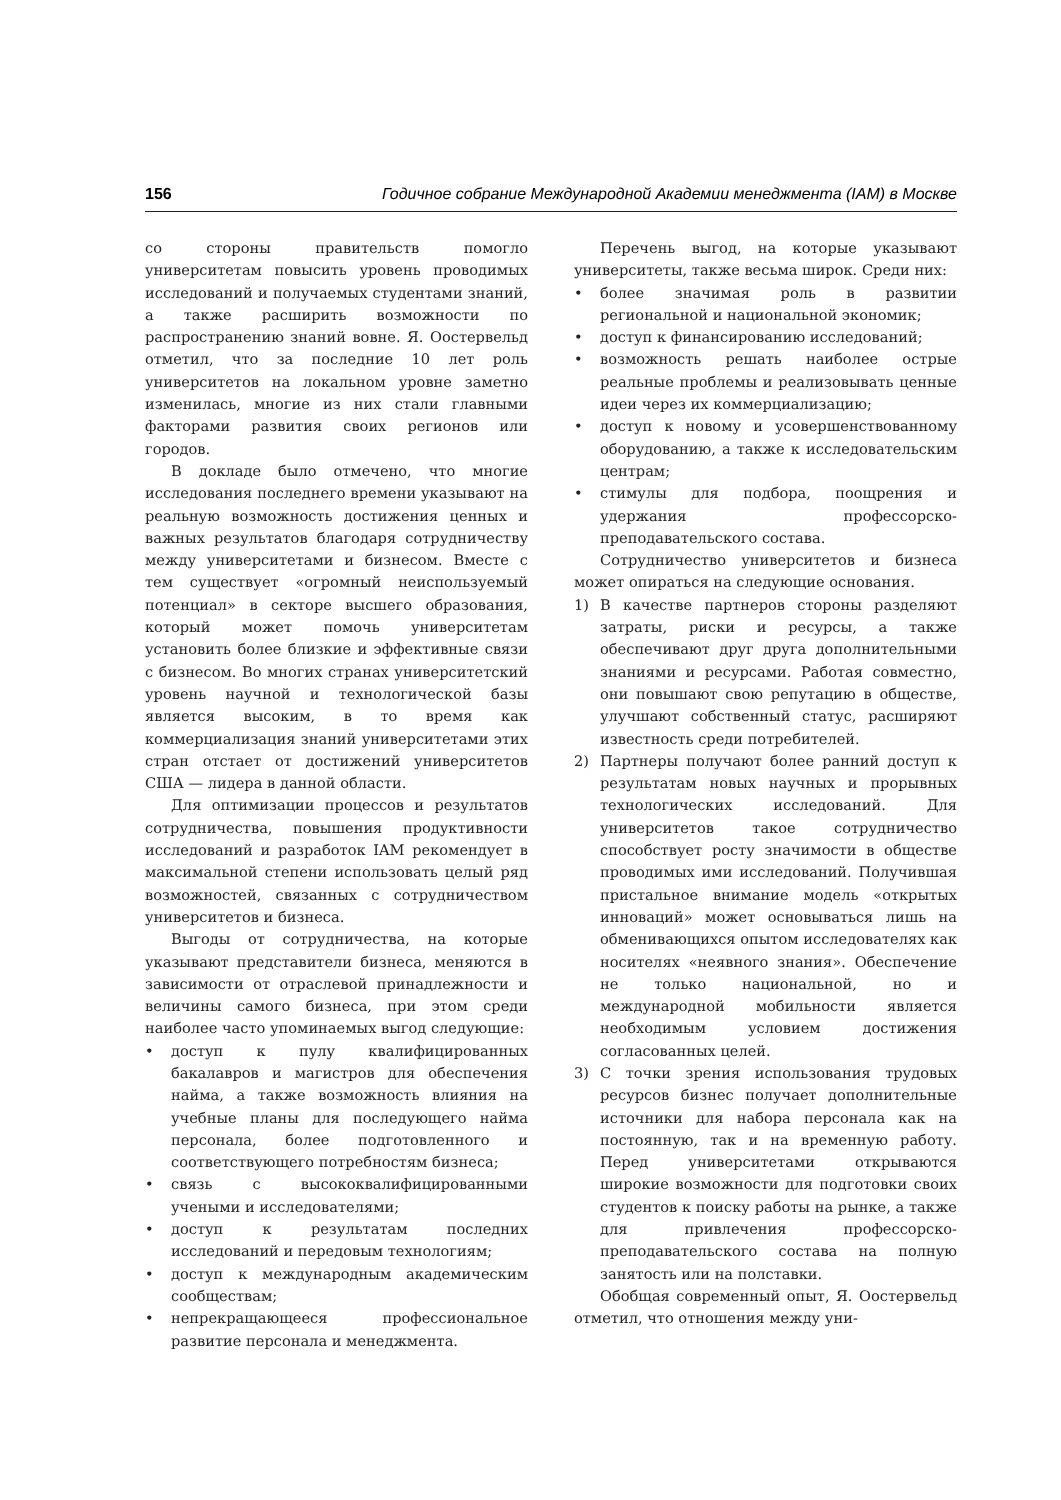156 Годичное собрание Международной Академии менеджмента (IAM) в Москве
со стороны правительств помогло университетам повысить уровень проводимых исследований и получаемых студентами знаний, а также расширить возможности по распространению знаний вовне. Я. Оостервельд отметил, что за последние 10 лет роль университетов на локальном уровне заметно изменилась, многие из них стали главными факторами развития своих регионов или городов.
В докладе было отмечено, что многие исследования последнего времени указывают на реальную возможность достижения ценных и важных результатов благодаря сотрудничеству между университетами и бизнесом. Вместе с тем существует «огромный неиспользуемый потенциал» в секторе высшего образования, который может помочь университетам установить более близкие и эффективные связи с бизнесом. Во многих странах университетский уровень научной и технологической базы является высоким, в то время как коммерциализация знаний университетами этих стран отстает от достижений университетов США — лидера в данной области.
Для оптимизации процессов и результатов сотрудничества, повышения продуктивности исследований и разработок IAM рекомендует в максимальной степени использовать целый ряд возможностей, связанных с сотрудничеством университетов и бизнеса.
Выгоды от сотрудничества, на которые указывают представители бизнеса, меняются в зависимости от отраслевой принадлежности и величины самого бизнеса, при этом среди наиболее часто упоминаемых выгод следующие:
• доступ к пулу квалифицированных бакалавров и магистров для обеспечения найма, а также возможность влияния на учебные планы для последующего найма персонала, более подготовленного и соответствующего потребностям бизнеса;
• связь с высококвалифицированными учеными и исследователями;
• доступ к результатам последних исследований и передовым технологиям;
• доступ к международным академическим сообществам;
• непрекращающееся профессиональное развитие персонала и менеджмента.
Перечень выгод, на которые указывают университеты, также весьма широк. Среди них:
• более значимая роль в развитии региональной и национальной экономик;
• доступ к финансированию исследований;
• возможность решать наиболее острые реальные проблемы и реализовывать ценные идеи через их коммерциализацию;
• доступ к новому и усовершенствованному оборудованию, а также к исследовательским центрам;
• стимулы для подбора, поощрения и удержания профессорско-преподавательского состава.
Сотрудничество университетов и бизнеса может опираться на следующие основания.
1) В качестве партнеров стороны разделяют затраты, риски и ресурсы, а также обеспечивают друг друга дополнительными знаниями и ресурсами. Работая совместно, они повышают свою репутацию в обществе, улучшают собственный статус, расширяют известность среди потребителей.
2) Партнеры получают более ранний доступ к результатам новых научных и прорывных технологических исследований. Для университетов такое сотрудничество способствует росту значимости в обществе проводимых ими исследований. Получившая пристальное внимание модель «открытых инноваций» может основываться лишь на обменивающихся опытом исследователях как носителях «неявного знания». Обеспечение не только национальной, но и международной мобильности является необходимым условием достижения согласованных целей.
3) С точки зрения использования трудовых ресурсов бизнес получает дополнительные источники для набора персонала как на постоянную, так и на временную работу. Перед университетами открываются широкие возможности для подготовки своих студентов к поиску работы на рынке, а также для привлечения профессорско-преподавательского состава на полную занятость или на полставки.
Обобщая современный опыт, Я. Оостервельд отметил, что отношения между уни-